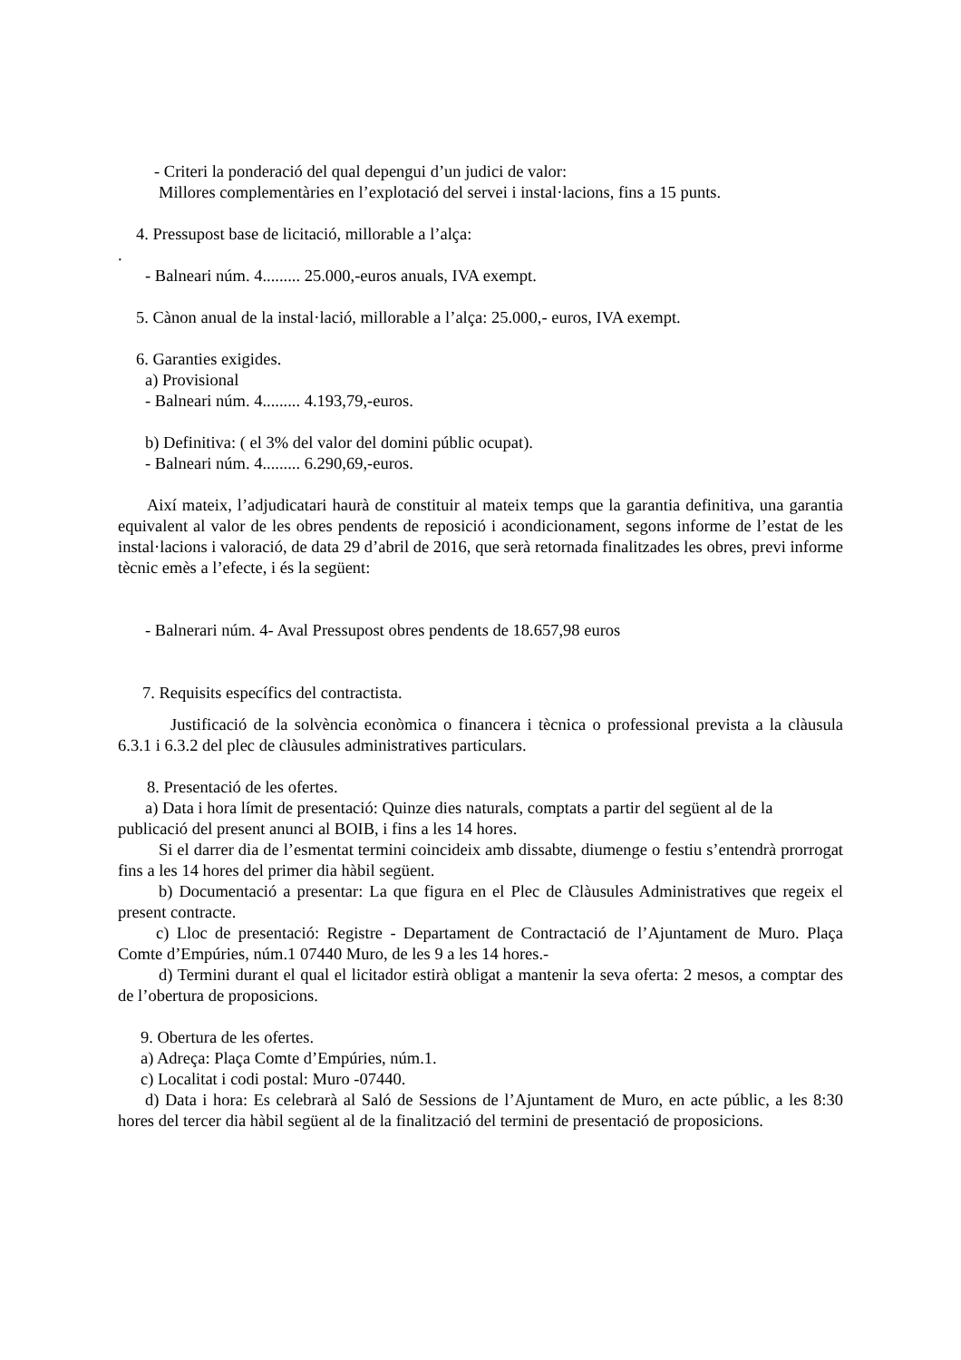- Criteri la ponderació del qual depengui d’un judici de valor:
Millores complementàries en l’explotació del servei i instal·lacions, fins a 15 punts.
4. Pressupost base de licitació, millorable a l’alça:
.
- Balneari núm. 4......... 25.000,-euros anuals, IVA exempt.
5. Cànon anual de la instal·lació, millorable a l’alça: 25.000,- euros, IVA exempt.
6. Garanties exigides.
a) Provisional
- Balneari núm. 4......... 4.193,79,-euros.
b) Definitiva: ( el 3% del valor del domini públic ocupat).
- Balneari núm. 4......... 6.290,69,-euros.
Així mateix, l’adjudicatari haurà de constituir al mateix temps que la garantia definitiva, una garantia equivalent al valor de les obres pendents de reposició i acondicionament, segons informe de l’estat de les instal·lacions i valoració, de data 29 d’abril de 2016, que serà retornada finalitzades les obres, previ informe tècnic emès a l’efecte, i és la següent:
- Balnerari núm. 4- Aval Pressupost obres pendents de 18.657,98 euros
7. Requisits específics del contractista.
Justificació de la solvència econòmica o financera i tècnica o professional prevista a la clàusula 6.3.1 i 6.3.2 del plec de clàusules administratives particulars.
8. Presentació de les ofertes.
a) Data i hora límit de presentació: Quinze dies naturals, comptats a partir del següent al de la publicació del present anunci al BOIB, i fins a les 14 hores.
Si el darrer dia de l’esmentat termini coincideix amb dissabte, diumenge o festiu s’entendrà prorrogat fins a les 14 hores del primer dia hàbil següent.
b) Documentació a presentar: La que figura en el Plec de Clàusules Administratives que regeix el present contracte.
c) Lloc de presentació: Registre - Departament de Contractació de l’Ajuntament de Muro. Plaça Comte d’Empúries, núm.1 07440 Muro, de les 9 a les 14 hores.-
d) Termini durant el qual el licitador estirà obligat a mantenir la seva oferta: 2 mesos, a comptar des de l’obertura de proposicions.
9. Obertura de les ofertes.
a) Adreça: Plaça Comte d’Empúries, núm.1.
c) Localitat i codi postal: Muro -07440.
d) Data i hora: Es celebrarà al Saló de Sessions de l’Ajuntament de Muro, en acte públic, a les 8:30 hores del tercer dia hàbil següent al de la finalització del termini de presentació de proposicions.